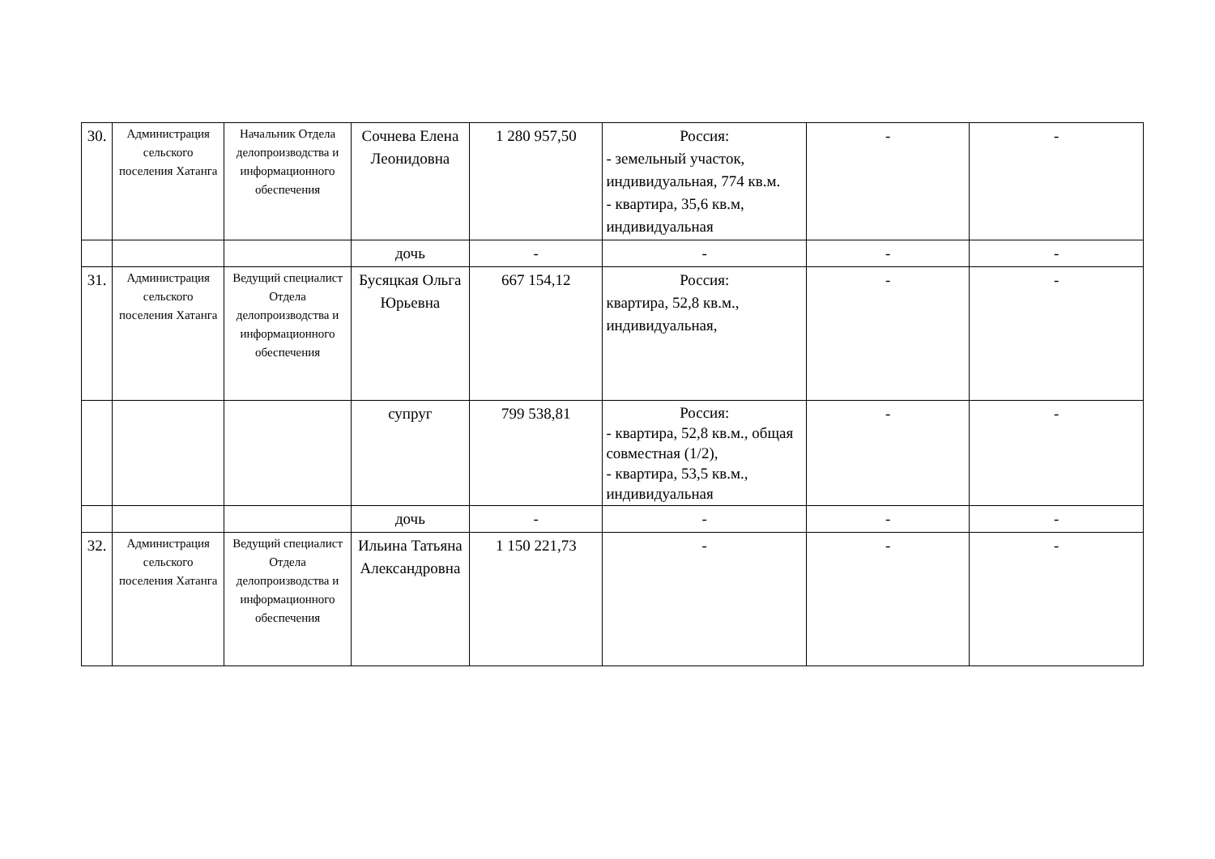| 30. | Администрация сельского поселения Хатанга | Начальник Отдела делопроизводства и информационного обеспечения | Сочнева Елена Леонидовна | 1 280 957,50 | Россия: - земельный участок, индивидуальная, 774 кв.м. - квартира, 35,6 кв.м, индивидуальная | - | - |
| | | | дочь | - | - | - | - |
| 31. | Администрация сельского поселения Хатанга | Ведущий специалист Отдела делопроизводства и информационного обеспечения | Бусяцкая Ольга Юрьевна | 667 154,12 | Россия: квартира, 52,8 кв.м., индивидуальная, | - | - |
| | | | супруг | 799 538,81 | Россия: - квартира, 52,8 кв.м., общая совместная (1/2), - квартира, 53,5 кв.м., индивидуальная | - | - |
| | | | дочь | - | - | - | - |
| 32. | Администрация сельского поселения Хатанга | Ведущий специалист Отдела делопроизводства и информационного обеспечения | Ильина Татьяна Александровна | 1 150 221,73 | - | - | - |